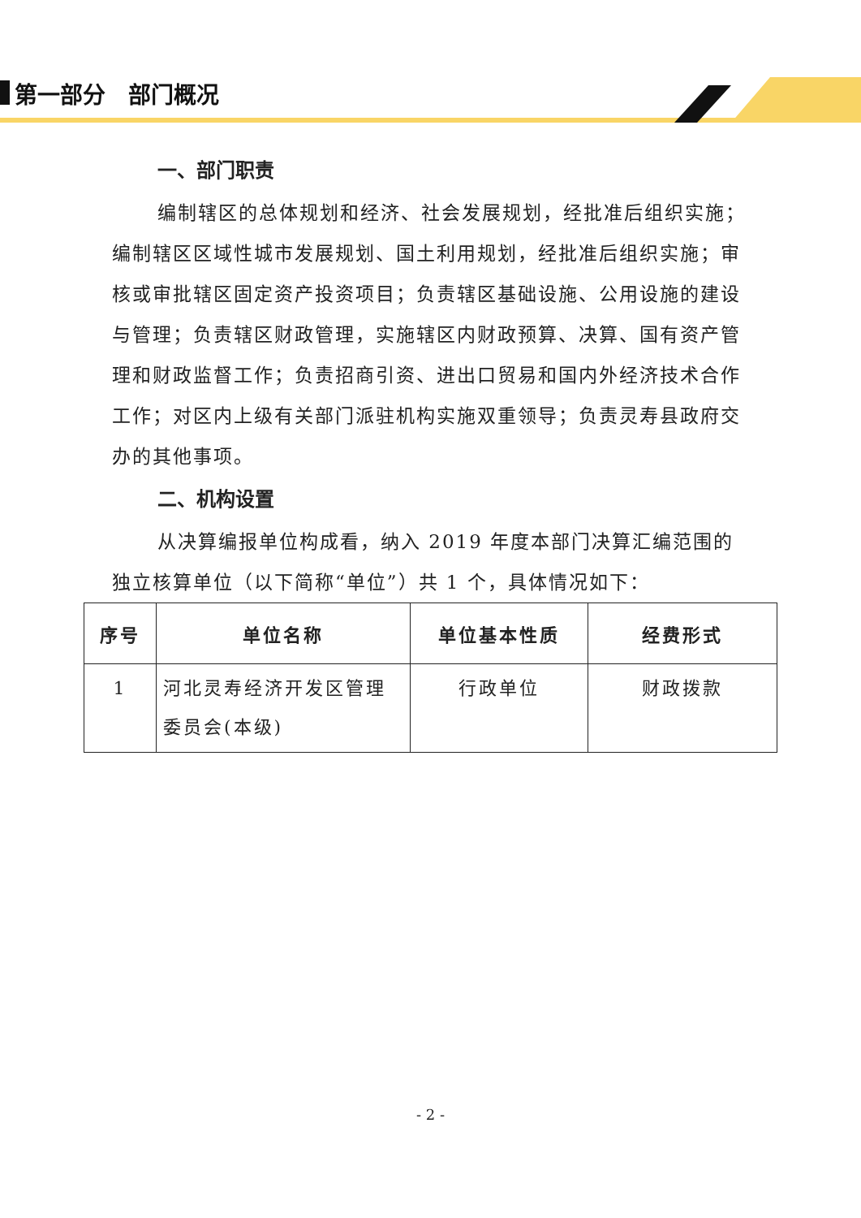第一部分　部门概况
一、部门职责
编制辖区的总体规划和经济、社会发展规划，经批准后组织实施；编制辖区区域性城市发展规划、国土利用规划，经批准后组织实施；审核或审批辖区固定资产投资项目；负责辖区基础设施、公用设施的建设与管理；负责辖区财政管理，实施辖区内财政预算、决算、国有资产管理和财政监督工作；负责招商引资、进出口贸易和国内外经济技术合作工作；对区内上级有关部门派驻机构实施双重领导；负责灵寿县政府交办的其他事项。
二、机构设置
从决算编报单位构成看，纳入 2019 年度本部门决算汇编范围的独立核算单位（以下简称“单位”）共 1 个，具体情况如下：
| 序号 | 单位名称 | 单位基本性质 | 经费形式 |
| --- | --- | --- | --- |
| 1 | 河北灵寿经济开发区管理委员会(本级) | 行政单位 | 财政拨款 |
- 2 -